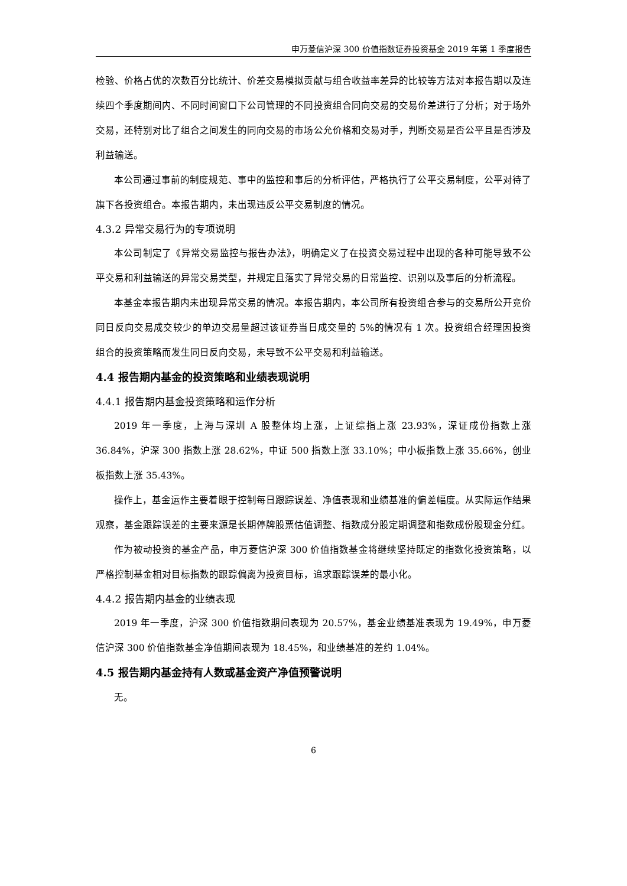申万菱信沪深 300 价值指数证券投资基金 2019 年第 1 季度报告
检验、价格占优的次数百分比统计、价差交易模拟贡献与组合收益率差异的比较等方法对本报告期以及连续四个季度期间内、不同时间窗口下公司管理的不同投资组合同向交易的交易价差进行了分析；对于场外交易，还特别对比了组合之间发生的同向交易的市场公允价格和交易对手，判断交易是否公平且是否涉及利益输送。
本公司通过事前的制度规范、事中的监控和事后的分析评估，严格执行了公平交易制度，公平对待了旗下各投资组合。本报告期内，未出现违反公平交易制度的情况。
4.3.2 异常交易行为的专项说明
本公司制定了《异常交易监控与报告办法》，明确定义了在投资交易过程中出现的各种可能导致不公平交易和利益输送的异常交易类型，并规定且落实了异常交易的日常监控、识别以及事后的分析流程。
本基金本报告期内未出现异常交易的情况。本报告期内，本公司所有投资组合参与的交易所公开竞价同日反向交易成交较少的单边交易量超过该证券当日成交量的 5%的情况有 1 次。投资组合经理因投资组合的投资策略而发生同日反向交易，未导致不公平交易和利益输送。
4.4 报告期内基金的投资策略和业绩表现说明
4.4.1 报告期内基金投资策略和运作分析
2019 年一季度，上海与深圳 A 股整体均上涨，上证综指上涨 23.93%，深证成份指数上涨 36.84%，沪深 300 指数上涨 28.62%，中证 500 指数上涨 33.10%；中小板指数上涨 35.66%，创业板指数上涨 35.43%。
操作上，基金运作主要着眼于控制每日跟踪误差、净值表现和业绩基准的偏差幅度。从实际运作结果观察，基金跟踪误差的主要来源是长期停牌股票估值调整、指数成分股定期调整和指数成份股现金分红。
作为被动投资的基金产品，申万菱信沪深 300 价值指数基金将继续坚持既定的指数化投资策略，以严格控制基金相对目标指数的跟踪偏离为投资目标，追求跟踪误差的最小化。
4.4.2 报告期内基金的业绩表现
2019 年一季度，沪深 300 价值指数期间表现为 20.57%，基金业绩基准表现为 19.49%，申万菱信沪深 300 价值指数基金净值期间表现为 18.45%，和业绩基准的差约 1.04%。
4.5 报告期内基金持有人数或基金资产净值预警说明
无。
6